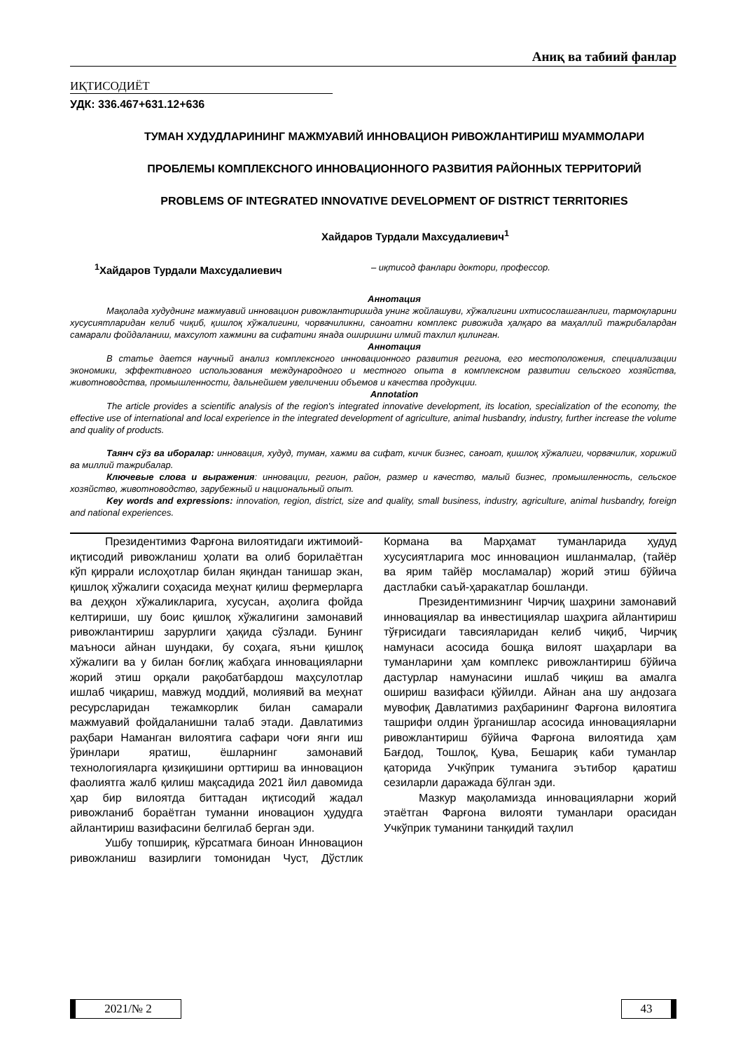Аниқ ва табиий фанлар
ИҚТИСОДИЁТ
УДК: 336.467+631.12+636
ТУМАН ХУДУДЛАРИНИНГ МАЖМУАВИЙ ИННОВАЦИОН РИВОЖЛАНТИРИШ МУАММОЛАРИ
ПРОБЛЕМЫ КОМПЛЕКСНОГО ИННОВАЦИОННОГО РАЗВИТИЯ РАЙОННЫХ ТЕРРИТОРИЙ
PROBLEMS OF INTEGRATED INNOVATIVE DEVELOPMENT OF DISTRICT TERRITORIES
Хайдаров Турдали Махсудалиевич<sup>1</sup>
<sup>1</sup> Хайдаров Турдали Махсудалиевич – иқтисод фанлари доктори, профессор.
Аннотация
Мақолада худуднинг мажмуавий инновацион ривожлантиришда унинг жойлашуви, хўжалигини ихтисослашганлиги, тармоқларини хусусиятларидан келиб чиқиб, қишлоқ хўжалигини, чорвачиликни, саноатни комплекс ривожида ҳалқаро ва маҳаллий тажрибалардан самарали фойдаланиш, махсулот хажмини ва сифатини янада оширишни илмий тахлил қилинган.
Аннотация
В статье дается научный анализ комплексного инновационного развития региона, его местоположения, специализации экономики, эффективного использования международного и местного опыта в комплексном развитии сельского хозяйства, животноводства, промышленности, дальнейшем увеличении объемов и качества продукции.
Annotation
The article provides a scientific analysis of the region's integrated innovative development, its location, specialization of the economy, the effective use of international and local experience in the integrated development of agriculture, animal husbandry, industry, further increase the volume and quality of products.
Таянч сўз ва иборалар: инновация, худуд, туман, хажми ва сифат, кичик бизнес, саноат, қишлоқ хўжалиги, чорвачилик, хорижий ва миллий тажрибалар.
Ключевые слова и выражения: инновации, регион, район, размер и качество, малый бизнес, промышленность, сельское хозяйство, животноводство, зарубежный и национальный опыт.
Key words and expressions: innovation, region, district, size and quality, small business, industry, agriculture, animal husbandry, foreign and national experiences.
Президентимиз Фарғона вилоятидаги ижтимоий-иқтисодий ривожланиш ҳолати ва олиб борилаётган кўп қиррали ислоҳотлар билан яқиндан танишар экан, қишлоқ хўжалиги соҳасида меҳнат қилиш фермерларга ва деҳқон хўжаликларига, хусусан, аҳолига фойда келтириши, шу боис қишлоқ хўжалигини замонавий ривожлантириш зарурлиги ҳақида сўзлади. Бунинг маъноси айнан шундаки, бу соҳага, яъни қишлоқ хўжалиги ва у билан боғлиқ жабҳага инновацияларни жорий этиш орқали рақобатбардош маҳсулотлар ишлаб чиқариш, мавжуд моддий, молиявий ва меҳнат ресурсларидан тежамкорлик билан самарали мажмуавий фойдаланишни талаб этади. Давлатимиз раҳбари Наманган вилоятига сафари чоғи янги иш ўринлари яратиш, ёшларнинг замонавий технологияларга қизиқишини орттириш ва инновацион фаолиятга жалб қилиш мақсадида 2021 йил давомида ҳар бир вилоятда биттадан иқтисодий жадал ривожланиб бораётган туманни иновацион ҳудудга айлантириш вазифасини белгилаб берган эди.
Ушбу топшириқ, кўрсатмага биноан Инновацион ривожланиш вазирлиги томонидан Чуст, Дўстлик Кормана ва Марҳамат туманларида ҳудуд хусусиятларига мос инновацион ишланмалар, (тайёр ва ярим тайёр мосламалар) жорий этиш бўйича дастлабки саъй-ҳаракатлар бошланди.
Президентимизнинг Чирчиқ шаҳрини замонавий инновациялар ва инвестициялар шаҳрига айлантириш тўғрисидаги тавсияларидан келиб чиқиб, Чирчиқ намунаси асосида бошқа вилоят шаҳарлари ва туманларини ҳам комплекс ривожлантириш бўйича дастурлар намунасини ишлаб чиқиш ва амалга ошириш вазифаси қўйилди. Айнан ана шу андозага мувофиқ Давлатимиз раҳбарининг Фарғона вилоятига ташрифи олдин ўрганишлар асосида инновацияларни ривожлантириш бўйича Фарғона вилоятида ҳам Бағдод, Тошлоқ, Қува, Бешариқ каби туманлар қаторида Учкўприк туманига эътибор қаратиш сезиларли даражада бўлган эди.
Мазкур мақоламизда инновацияларни жорий этаётган Фарғона вилояти туманлари орасидан Учкўприк туманини танқидий таҳлил
2021/№ 2 43